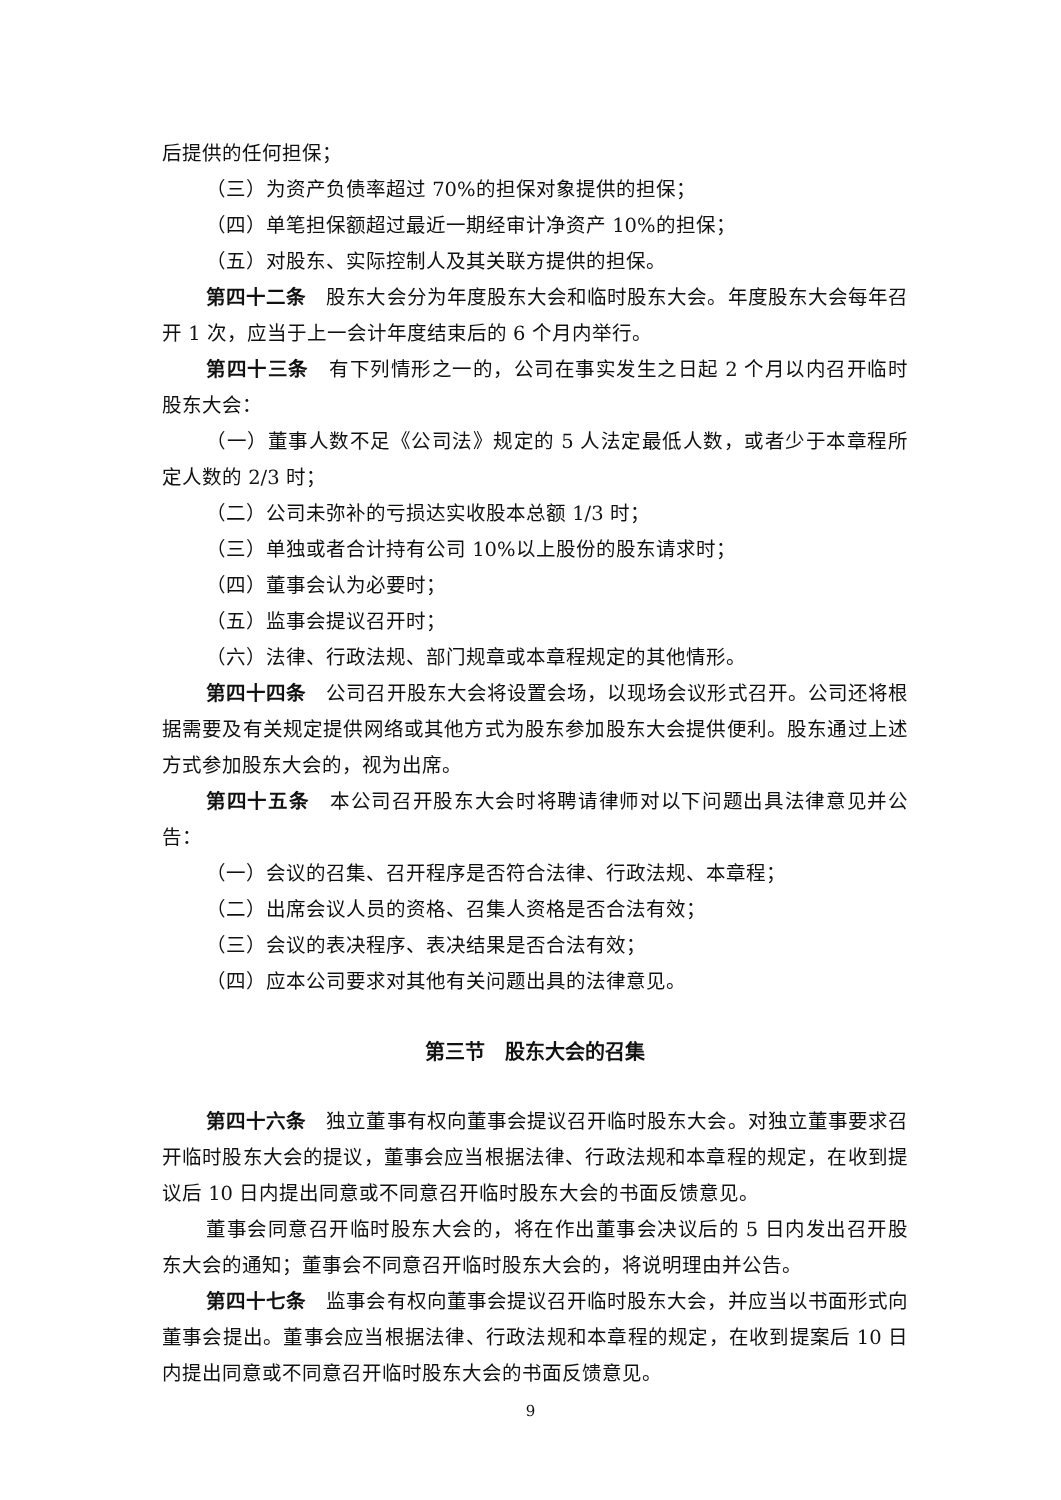后提供的任何担保；
（三）为资产负债率超过 70%的担保对象提供的担保；
（四）单笔担保额超过最近一期经审计净资产 10%的担保；
（五）对股东、实际控制人及其关联方提供的担保。
第四十二条　股东大会分为年度股东大会和临时股东大会。年度股东大会每年召开 1 次，应当于上一会计年度结束后的 6 个月内举行。
第四十三条　有下列情形之一的，公司在事实发生之日起 2 个月以内召开临时股东大会：
（一）董事人数不足《公司法》规定的 5 人法定最低人数，或者少于本章程所定人数的 2/3 时；
（二）公司未弥补的亏损达实收股本总额 1/3 时；
（三）单独或者合计持有公司 10%以上股份的股东请求时；
（四）董事会认为必要时；
（五）监事会提议召开时；
（六）法律、行政法规、部门规章或本章程规定的其他情形。
第四十四条　公司召开股东大会将设置会场，以现场会议形式召开。公司还将根据需要及有关规定提供网络或其他方式为股东参加股东大会提供便利。股东通过上述方式参加股东大会的，视为出席。
第四十五条　本公司召开股东大会时将聘请律师对以下问题出具法律意见并公告：
（一）会议的召集、召开程序是否符合法律、行政法规、本章程；
（二）出席会议人员的资格、召集人资格是否合法有效；
（三）会议的表决程序、表决结果是否合法有效；
（四）应本公司要求对其他有关问题出具的法律意见。
第三节　股东大会的召集
第四十六条　独立董事有权向董事会提议召开临时股东大会。对独立董事要求召开临时股东大会的提议，董事会应当根据法律、行政法规和本章程的规定，在收到提议后 10 日内提出同意或不同意召开临时股东大会的书面反馈意见。
董事会同意召开临时股东大会的，将在作出董事会决议后的 5 日内发出召开股东大会的通知；董事会不同意召开临时股东大会的，将说明理由并公告。
第四十七条　监事会有权向董事会提议召开临时股东大会，并应当以书面形式向董事会提出。董事会应当根据法律、行政法规和本章程的规定，在收到提案后 10 日内提出同意或不同意召开临时股东大会的书面反馈意见。
9